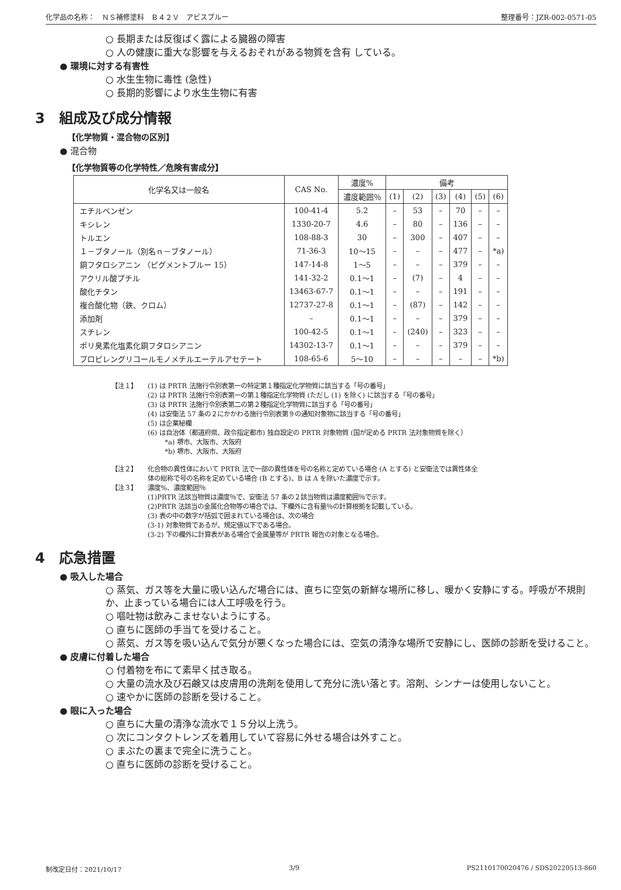化学品の名称：　ＮＳ補修塗料　Ｂ４２Ｖ　アビスブルー 整理番号：JZR-002-0571-05
○ 長期または反復ばく露による臓器の障害
○ 人の健康に重大な影響を与えるおそれがある物質を含有 している。
● 環境に対する有害性
○ 水生生物に毒性 (急性)
○ 長期的影響により水生生物に有害
3　組成及び成分情報
【化学物質・混合物の区別】
● 混合物
【化学物質等の化学特性／危険有害成分】
| 化学名又は一般名 | CAS No. | 濃度% | 備考 | | | | | |
| --- | --- | --- | --- | --- | --- | --- | --- | --- |
| | | 濃度範囲％ | (1) | (2) | (3) | (4) | (5) | (6) |
| エチルベンゼン | 100-41-4 | 5.2 | – | 53 | – | 70 | – | – |
| キシレン | 1330-20-7 | 4.6 | – | 80 | – | 136 | – | – |
| トルエン | 108-88-3 | 30 | – | 300 | – | 407 | – | – |
| １－ブタノール（別名ｎ－ブタノール） | 71-36-3 | 10～15 | – | – | – | 477 | – | *a) |
| 銅フタロシアニン （ピグメントブルー 15） | 147-14-8 | 1～5 | – | – | – | 379 | – | – |
| アクリル酸ブチル | 141-32-2 | 0.1～1 | – | (7) | – | 4 | – | – |
| 酸化チタン | 13463-67-7 | 0.1～1 | – | – | – | 191 | – | – |
| 複合酸化物（鉄、クロム） | 12737-27-8 | 0.1～1 | – | (87) | – | 142 | – | – |
| 添加剤 | – | 0.1～1 | – | – | – | 379 | – | – |
| スチレン | 100-42-5 | 0.1～1 | – | (240) | – | 323 | – | – |
| ポリ臭素化塩素化銅フタロシアニン | 14302-13-7 | 0.1～1 | – | – | – | 379 | – | – |
| プロピレングリコールモノメチルエーテルアセテート | 108-65-6 | 5～10 | – | – | – | – | – | *b) |
【注１】 (1) は PRTR 法施行令別表第一の特定第１種指定化学物質に該当する「号の番号」
(2) は PRTR 法施行令別表第一の第１種指定化学物質 (ただし (1) を除く) に該当する「号の番号」
(3) は PRTR 法施行令別表第二の第２種指定化学物質に該当する「号の番号」
(4) は安衛法 57 条の２にかかわる施行令別表第９の通知対象物に該当する「号の番号」
(5) は企業秘欄
(6) は自治体（都道府県、政令指定都市) 独自設定の PRTR 対象物質 (国が定める PRTR 法対象物質を除く）
*a) 堺市、大阪市、大阪府
*b) 堺市、大阪市、大阪府
【注２】 化合物の異性体において PRTR 法で一部の異性体を号の名称と定めている場合 (A とする) と安衛法では異性体全
体の総称で号の名称を定めている場合 (B とする)、B は A を除いた濃度で示す。
【注３】 濃度%、濃度範囲％
(1)PRTR 法該当物質は濃度％で、安衛法 57 条の２該当物質は濃度範囲％で示す。
(2)PRTR 法該当の金属化合物等の場合では、下欄外に含有量％の計算根拠を記載している。
(3) 表の中の数字が括弧で囲まれている場合は、次の場合
(3-1) 対象物質であるが、規定値以下である場合。
(3-2) 下の欄外に計算表がある場合で金属量等が PRTR 報告の対象となる場合。
4　応急措置
● 吸入した場合
○ 蒸気、ガス等を大量に吸い込んだ場合には、直ちに空気の新鮮な場所に移し、暖かく安静にする。呼吸が不規則か、止まっている場合には人工呼吸を行う。
○ 嘔吐物は飲みこませないようにする。
○ 直ちに医師の手当てを受けること。
○ 蒸気、ガス等を吸い込んで気分が悪くなった場合には、空気の清浄な場所で安静にし、医師の診断を受けること。
● 皮膚に付着した場合
○ 付着物を布にて素早く拭き取る。
○ 大量の流水及び石鹸又は皮膚用の洗剤を使用して充分に洗い落とす。溶剤、シンナーは使用しないこと。
○ 速やかに医師の診断を受けること。
● 眼に入った場合
○ 直ちに大量の清浄な流水で１５分以上洗う。
○ 次にコンタクトレンズを着用していて容易に外せる場合は外すこと。
○ まぶたの裏まで完全に洗うこと。
○ 直ちに医師の診断を受けること。
制改定日付：2021/10/17 3/9 PS2110170020476 / SDS20220513-860